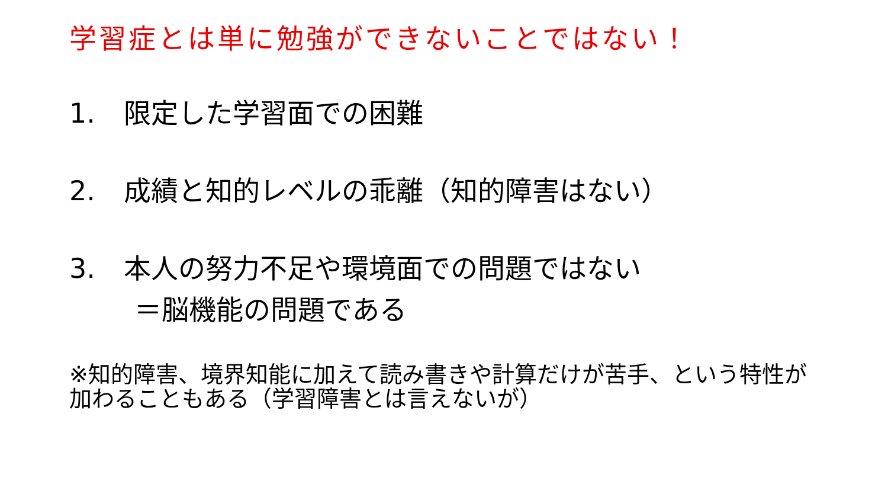学習症とは単に勉強ができないことではない！
1. 限定した学習面での困難
2. 成績と知的レベルの乖離（知的障害はない）
3. 本人の努力不足や環境面での問題ではない
＝脳機能の問題である
※知的障害、境界知能に加えて読み書きや計算だけが苦手、という特性が加わることもある（学習障害とは言えないが）